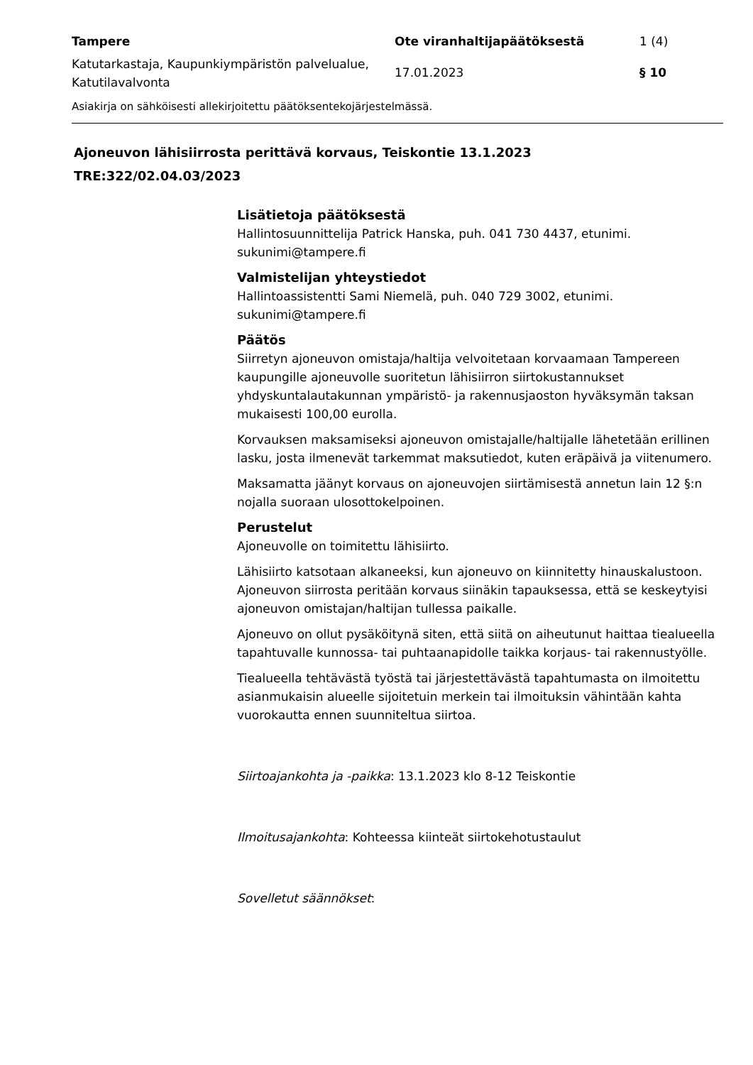Tampere
Ote viranhaltijapäätöksestä
1 (4)
Katutarkastaja, Kaupunkiympäristön palvelualue, Katutilavalvonta
17.01.2023
§ 10
Asiakirja on sähköisesti allekirjoitettu päätöksentekojärjestelmässä.
Ajoneuvon lähisiirrosta perittävä korvaus, Teiskontie 13.1.2023
TRE:322/02.04.03/2023
Lisätietoja päätöksestä
Hallintosuunnittelija Patrick Hanska, puh. 041 730 4437, etunimi.
sukunimi@tampere.fi
Valmistelijan yhteystiedot
Hallintoassistentti Sami Niemelä, puh. 040 729 3002, etunimi.
sukunimi@tampere.fi
Päätös
Siirretyn ajoneuvon omistaja/haltija velvoitetaan korvaamaan Tampereen kaupungille ajoneuvolle suoritetun lähisiirron siirtokustannukset yhdyskuntalautakunnan ympäristö- ja rakennusjaoston hyväksymän taksan mukaisesti 100,00 eurolla.
Korvauksen maksamiseksi ajoneuvon omistajalle/haltijalle lähetetään erillinen lasku, josta ilmenevät tarkemmat maksutiedot, kuten eräpäivä ja viitenumero.
Maksamatta jäänyt korvaus on ajoneuvojen siirtämisestä annetun lain 12 §:n nojalla suoraan ulosottokelpoinen.
Perustelut
Ajoneuvolle on toimitettu lähisiirto.
Lähisiirto katsotaan alkaneeksi, kun ajoneuvo on kiinnitetty hinauskalustoon. Ajoneuvon siirrosta peritään korvaus siinäkin tapauksessa, että se keskeytyisi ajoneuvon omistajan/haltijan tullessa paikalle.
Ajoneuvo on ollut pysäköitynä siten, että siitä on aiheutunut haittaa tiealueella tapahtuvalle kunnossa- tai puhtaanapidolle taikka korjaus- tai rakennustyölle.
Tiealueella tehtävästä työstä tai järjestettävästä tapahtumasta on ilmoitettu asianmukaisin alueelle sijoitetuin merkein tai ilmoituksin vähintään kahta vuorokautta ennen suunniteltua siirtoa.
Siirtoajankohta ja -paikka: 13.1.2023 klo 8-12 Teiskontie
Ilmoitusajankohta: Kohteessa kiinteät siirtokehotustaulut
Sovelletut säännökset: